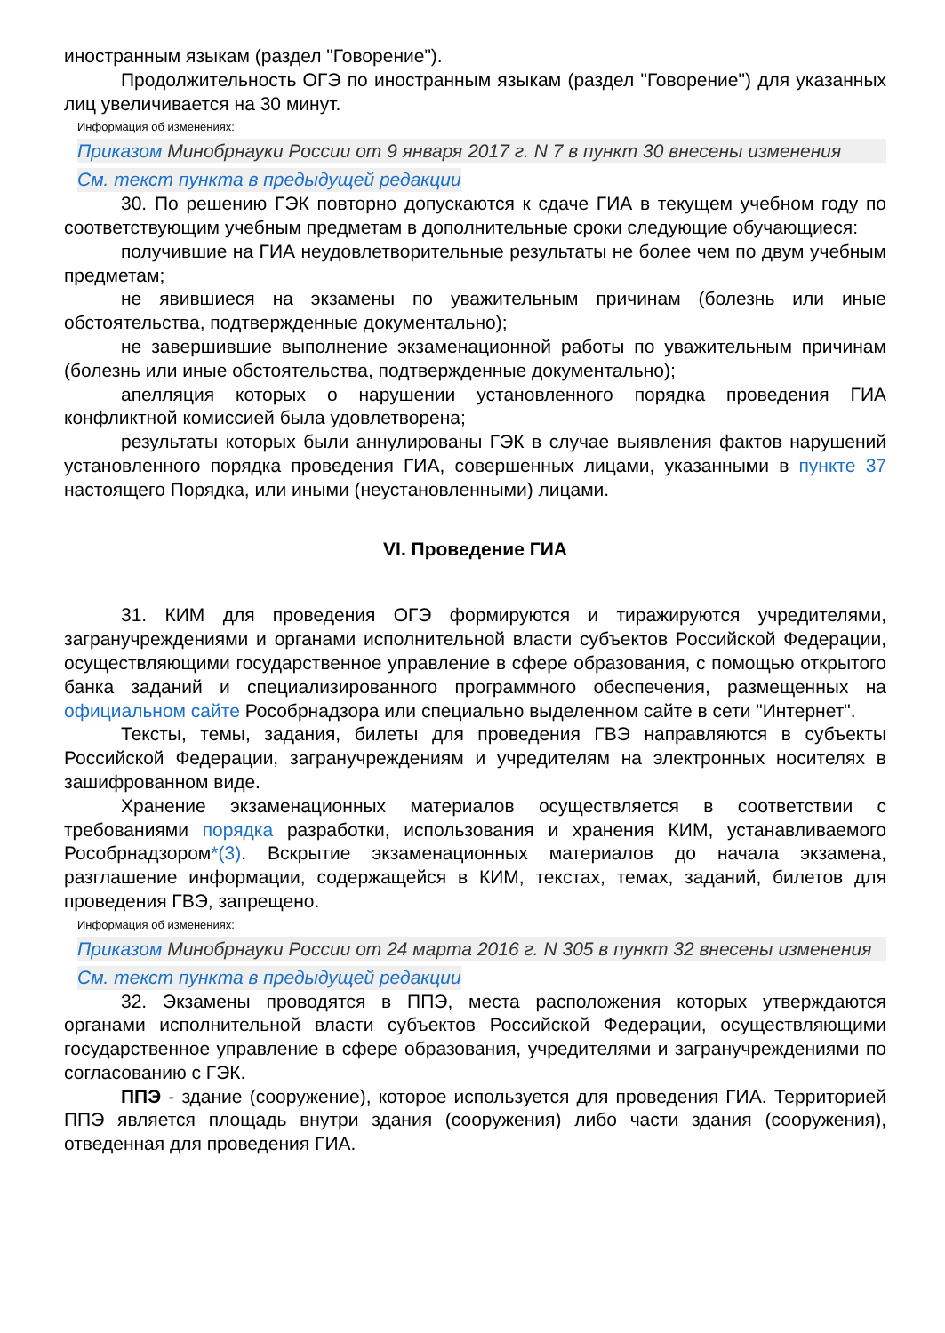иностранным языкам (раздел "Говорение").
Продолжительность ОГЭ по иностранным языкам (раздел "Говорение") для указанных лиц увеличивается на 30 минут.
Информация об изменениях:
Приказом Минобрнауки России от 9 января 2017 г. N 7 в пункт 30 внесены изменения
См. текст пункта в предыдущей редакции
30. По решению ГЭК повторно допускаются к сдаче ГИА в текущем учебном году по соответствующим учебным предметам в дополнительные сроки следующие обучающиеся:
получившие на ГИА неудовлетворительные результаты не более чем по двум учебным предметам;
не явившиеся на экзамены по уважительным причинам (болезнь или иные обстоятельства, подтвержденные документально);
не завершившие выполнение экзаменационной работы по уважительным причинам (болезнь или иные обстоятельства, подтвержденные документально);
апелляция которых о нарушении установленного порядка проведения ГИА конфликтной комиссией была удовлетворена;
результаты которых были аннулированы ГЭК в случае выявления фактов нарушений установленного порядка проведения ГИА, совершенных лицами, указанными в пункте 37 настоящего Порядка, или иными (неустановленными) лицами.
VI. Проведение ГИА
31. КИМ для проведения ОГЭ формируются и тиражируются учредителями, загранучреждениями и органами исполнительной власти субъектов Российской Федерации, осуществляющими государственное управление в сфере образования, с помощью открытого банка заданий и специализированного программного обеспечения, размещенных на официальном сайте Рособрнадзора или специально выделенном сайте в сети "Интернет".
Тексты, темы, задания, билеты для проведения ГВЭ направляются в субъекты Российской Федерации, загранучреждениям и учредителям на электронных носителях в зашифрованном виде.
Хранение экзаменационных материалов осуществляется в соответствии с требованиями порядка разработки, использования и хранения КИМ, устанавливаемого Рособрнадзором*(3). Вскрытие экзаменационных материалов до начала экзамена, разглашение информации, содержащейся в КИМ, текстах, темах, заданий, билетов для проведения ГВЭ, запрещено.
Информация об изменениях:
Приказом Минобрнауки России от 24 марта 2016 г. N 305 в пункт 32 внесены изменения
См. текст пункта в предыдущей редакции
32. Экзамены проводятся в ППЭ, места расположения которых утверждаются органами исполнительной власти субъектов Российской Федерации, осуществляющими государственное управление в сфере образования, учредителями и загранучреждениями по согласованию с ГЭК.
ППЭ - здание (сооружение), которое используется для проведения ГИА. Территорией ППЭ является площадь внутри здания (сооружения) либо части здания (сооружения), отведенная для проведения ГИА.